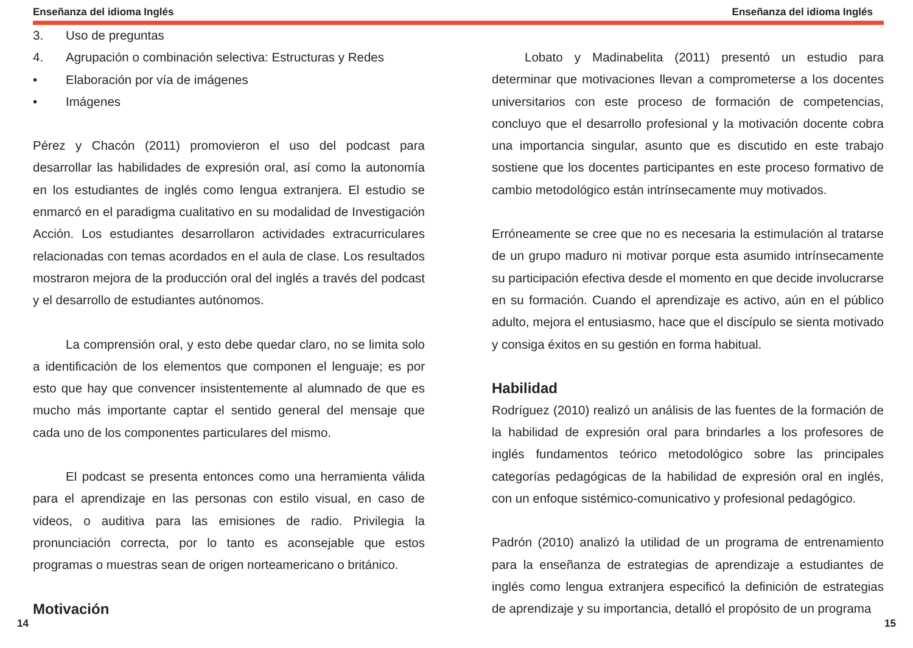Enseñanza del idioma Inglés Enseñanza del idioma Inglés
3. Uso de preguntas
4. Agrupación o combinación selectiva: Estructuras y Redes
• Elaboración por vía de imágenes
• Imágenes
Pérez y Chacón (2011) promovieron el uso del podcast para desarrollar las habilidades de expresión oral, así como la autonomía en los estudiantes de inglés como lengua extranjera. El estudio se enmarcó en el paradigma cualitativo en su modalidad de Investigación Acción. Los estudiantes desarrollaron actividades extracurriculares relacionadas con temas acordados en el aula de clase. Los resultados mostraron mejora de la producción oral del inglés a través del podcast y el desarrollo de estudiantes autónomos.
La comprensión oral, y esto debe quedar claro, no se limita solo a identificación de los elementos que componen el lenguaje; es por esto que hay que convencer insistentemente al alumnado de que es mucho más importante captar el sentido general del mensaje que cada uno de los componentes particulares del mismo.
El podcast se presenta entonces como una herramienta válida para el aprendizaje en las personas con estilo visual, en caso de videos, o auditiva para las emisiones de radio. Privilegia la pronunciación correcta, por lo tanto es aconsejable que estos programas o muestras sean de origen norteamericano o británico.
Motivación
Lobato y Madinabelita (2011) presentó un estudio para determinar que motivaciones llevan a comprometerse a los docentes universitarios con este proceso de formación de competencias, concluyo que el desarrollo profesional y la motivación docente cobra una importancia singular, asunto que es discutido en este trabajo sostiene que los docentes participantes en este proceso formativo de cambio metodológico están intrínsecamente muy motivados.
Erróneamente se cree que no es necesaria la estimulación al tratarse de un grupo maduro ni motivar porque esta asumido intrínsecamente su participación efectiva desde el momento en que decide involucrarse en su formación. Cuando el aprendizaje es activo, aún en el público adulto, mejora el entusiasmo, hace que el discípulo se sienta motivado y consiga éxitos en su gestión en forma habitual.
Habilidad
Rodríguez (2010) realizó un análisis de las fuentes de la formación de la habilidad de expresión oral para brindarles a los profesores de inglés fundamentos teórico metodológico sobre las principales categorías pedagógicas de la habilidad de expresión oral en inglés, con un enfoque sistémico-comunicativo y profesional pedagógico.
Padrón (2010) analizó la utilidad de un programa de entrenamiento para la enseñanza de estrategias de aprendizaje a estudiantes de inglés como lengua extranjera especificó la definición de estrategias de aprendizaje y su importancia, detalló el propósito de un programa
14 15